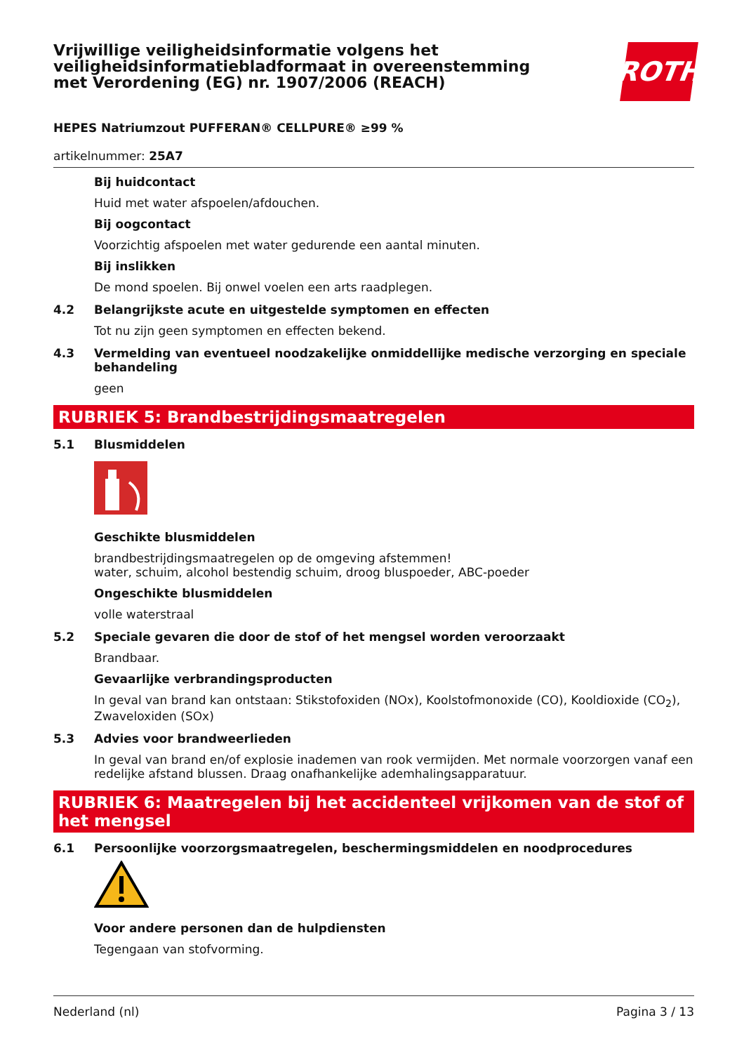Vrijwillige veiligheidsinformatie volgens het
veiligheidsinformatiebladformaat in overeenstemming
met Verordening (EG) nr. 1907/2006 (REACH)
ROTH
HEPES Natriumzout PUFFERAN® CELLPURE® ≥99 %
artikelnummer: 25A7
Bij huidcontact
Huid met water afspoelen/afdouchen.
Bij oogcontact
Voorzichtig afspoelen met water gedurende een aantal minuten.
Bij inslikken
De mond spoelen. Bij onwel voelen een arts raadplegen.
4.2 Belangrijkste acute en uitgestelde symptomen en effecten
Tot nu zijn geen symptomen en effecten bekend.
4.3 Vermelding van eventueel noodzakelijke onmiddellijke medische verzorging en speciale behandeling
geen
RUBRIEK 5: Brandbestrijdingsmaatregelen
5.1 Blusmiddelen
Geschikte blusmiddelen
brandbestrijdingsmaatregelen op de omgeving afstemmen!
water, schuim, alcohol bestendig schuim, droog bluspoeder, ABC-poeder
Ongeschikte blusmiddelen
volle waterstraal
5.2 Speciale gevaren die door de stof of het mengsel worden veroorzaakt
Brandbaar.
Gevaarlijke verbrandingsproducten
In geval van brand kan ontstaan: Stikstofoxiden (NOx), Koolstofmonoxide (CO), Kooldioxide (CO<sub>2</sub>), Zwaveloxiden (SOx)
5.3 Advies voor brandweerlieden
In geval van brand en/of explosie inademen van rook vermijden. Met normale voorzorgen vanaf een redelijke afstand blussen. Draag onafhankelijke ademhalingsapparatuur.
RUBRIEK 6: Maatregelen bij het accidenteel vrijkomen van de stof of het mengsel
6.1 Persoonlijke voorzorgsmaatregelen, beschermingsmiddelen en noodprocedures
Voor andere personen dan de hulpdiensten
Tegengaan van stofvorming.
Nederland (nl) Pagina 3 / 13